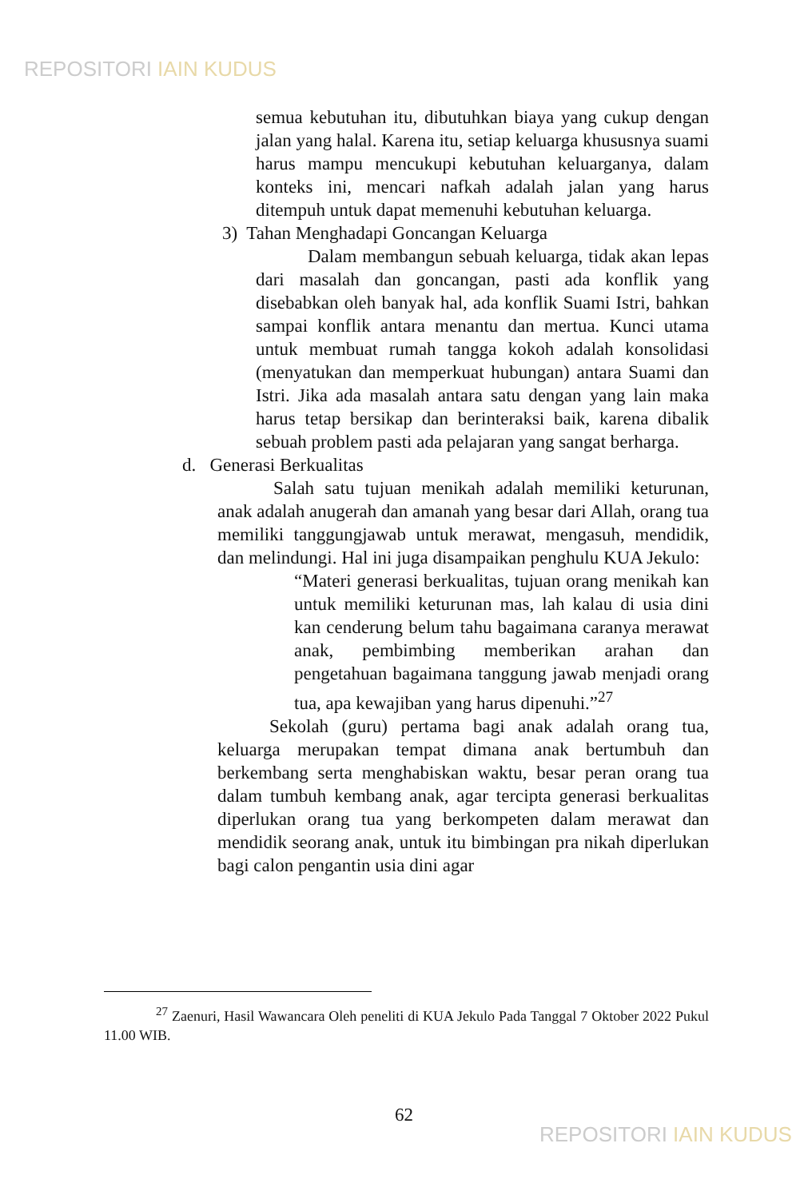REPOSITORI IAIN KUDUS
semua kebutuhan itu, dibutuhkan biaya yang cukup dengan jalan yang halal. Karena itu, setiap keluarga khususnya suami harus mampu mencukupi kebutuhan keluarganya, dalam konteks ini, mencari nafkah adalah jalan yang harus ditempuh untuk dapat memenuhi kebutuhan keluarga.
3) Tahan Menghadapi Goncangan Keluarga
Dalam membangun sebuah keluarga, tidak akan lepas dari masalah dan goncangan, pasti ada konflik yang disebabkan oleh banyak hal, ada konflik Suami Istri, bahkan sampai konflik antara menantu dan mertua. Kunci utama untuk membuat rumah tangga kokoh adalah konsolidasi (menyatukan dan memperkuat hubungan) antara Suami dan Istri. Jika ada masalah antara satu dengan yang lain maka harus tetap bersikap dan berinteraksi baik, karena dibalik sebuah problem pasti ada pelajaran yang sangat berharga.
d. Generasi Berkualitas
Salah satu tujuan menikah adalah memiliki keturunan, anak adalah anugerah dan amanah yang besar dari Allah, orang tua memiliki tanggungjawab untuk merawat, mengasuh, mendidik, dan melindungi. Hal ini juga disampaikan penghulu KUA Jekulo:
“Materi generasi berkualitas, tujuan orang menikah kan untuk memiliki keturunan mas, lah kalau di usia dini kan cenderung belum tahu bagaimana caranya merawat anak, pembimbing memberikan arahan dan pengetahuan bagaimana tanggung jawab menjadi orang tua, apa kewajiban yang harus dipenuhi.”<sup>27</sup>
Sekolah (guru) pertama bagi anak adalah orang tua, keluarga merupakan tempat dimana anak bertumbuh dan berkembang serta menghabiskan waktu, besar peran orang tua dalam tumbuh kembang anak, agar tercipta generasi berkualitas diperlukan orang tua yang berkompeten dalam merawat dan mendidik seorang anak, untuk itu bimbingan pra nikah diperlukan bagi calon pengantin usia dini agar
<sup>27</sup> Zaenuri, Hasil Wawancara Oleh peneliti di KUA Jekulo Pada Tanggal 7 Oktober 2022 Pukul 11.00 WIB.
62
REPOSITORI IAIN KUDUS